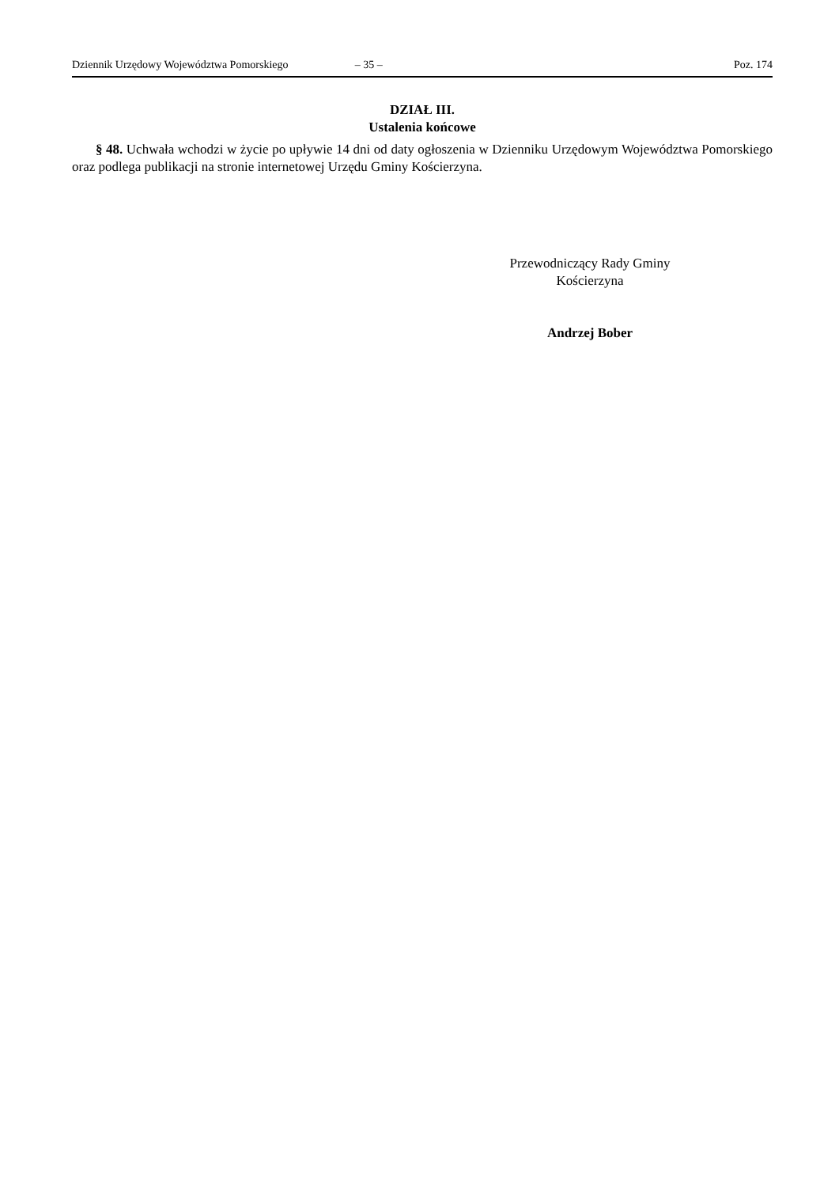Dziennik Urzędowy Województwa Pomorskiego – 35 – Poz. 174
DZIAŁ III.
Ustalenia końcowe
§ 48. Uchwała wchodzi w życie po upływie 14 dni od daty ogłoszenia w Dzienniku Urzędowym Województwa Pomorskiego oraz podlega publikacji na stronie internetowej Urzędu Gminy Kościerzyna.
Przewodniczący Rady Gminy
Kościerzyna
Andrzej Bober